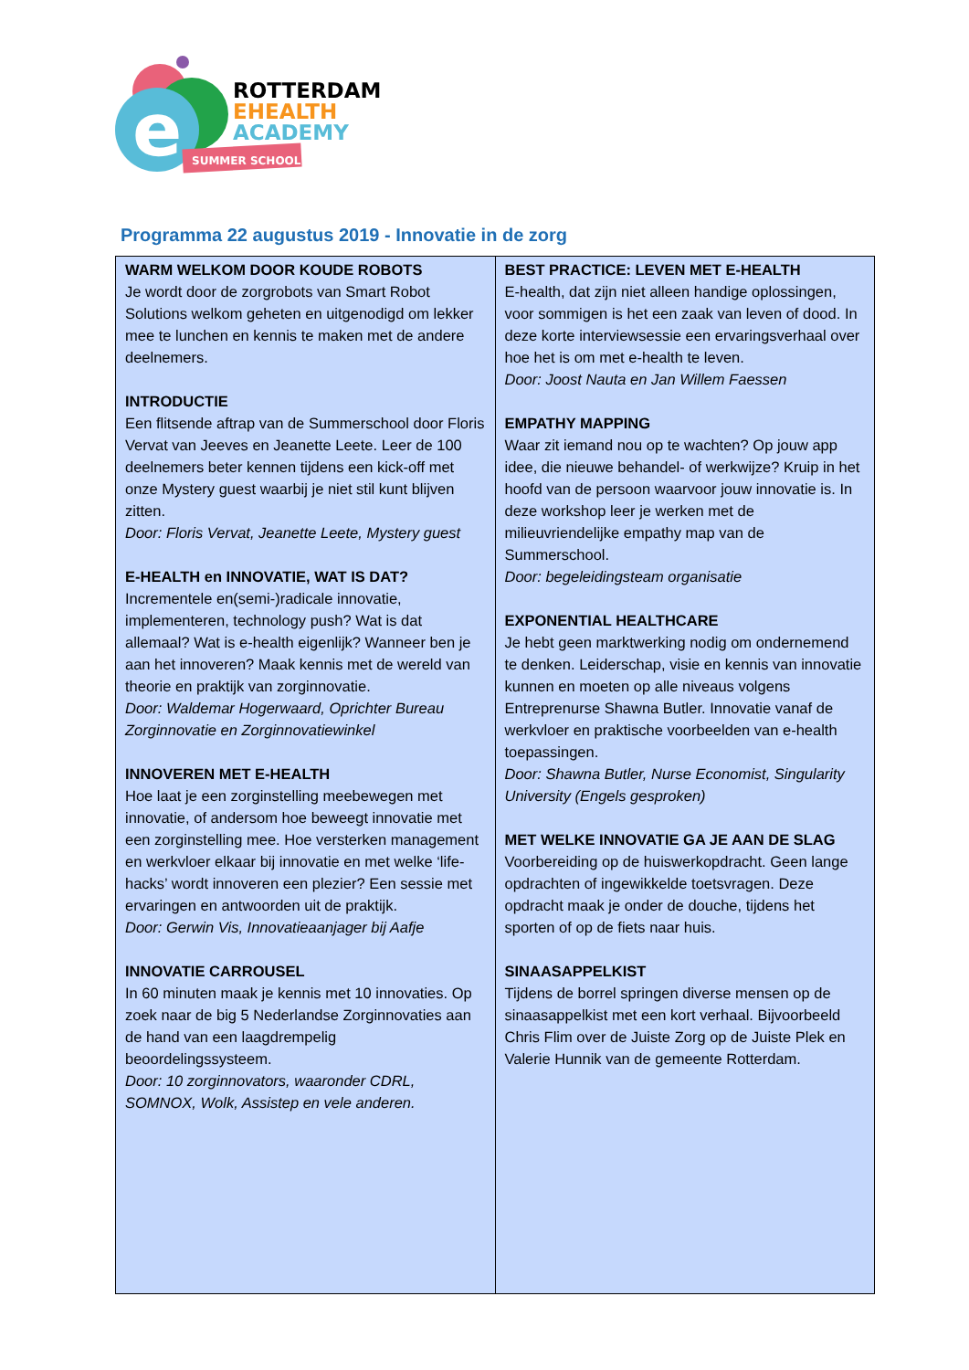e
SUMMER SCHOOL
ROTTERDAM
EHEALTH
ACADEMY
Programma 22 augustus 2019 - Innovatie in de zorg
| WARM WELKOM DOOR KOUDE ROBOTS Je wordt door de zorgrobots van Smart Robot Solutions welkom geheten en uitgenodigd om lekker mee te lunchen en kennis te maken met de andere deelnemers. INTRODUCTIE Een flitsende aftrap van de Summerschool door Floris Vervat van Jeeves en Jeanette Leete. Leer de 100 deelnemers beter kennen tijdens een kick-off met onze Mystery guest waarbij je niet stil kunt blijven zitten. Door: Floris Vervat, Jeanette Leete, Mystery guest E-HEALTH en INNOVATIE, WAT IS DAT? Incrementele en(semi-)radicale innovatie, implementeren, technology push? Wat is dat allemaal? Wat is e-health eigenlijk? Wanneer ben je aan het innoveren? Maak kennis met de wereld van theorie en praktijk van zorginnovatie. Door: Waldemar Hogerwaard, Oprichter Bureau Zorginnovatie en Zorginnovatiewinkel INNOVEREN MET E-HEALTH Hoe laat je een zorginstelling meebewegen met innovatie, of andersom hoe beweegt innovatie met een zorginstelling mee. Hoe versterken management en werkvloer elkaar bij innovatie en met welke ‘life-hacks’ wordt innoveren een plezier? Een sessie met ervaringen en antwoorden uit de praktijk. Door: Gerwin Vis, Innovatieaanjager bij Aafje INNOVATIE CARROUSEL In 60 minuten maak je kennis met 10 innovaties. Op zoek naar de big 5 Nederlandse Zorginnovaties aan de hand van een laagdrempelig beoordelingssysteem. Door: 10 zorginnovators, waaronder CDRL, SOMNOX, Wolk, Assistep en vele anderen. | BEST PRACTICE: LEVEN MET E-HEALTH E-health, dat zijn niet alleen handige oplossingen, voor sommigen is het een zaak van leven of dood. In deze korte interviewsessie een ervaringsverhaal over hoe het is om met e-health te leven. Door: Joost Nauta en Jan Willem Faessen EMPATHY MAPPING Waar zit iemand nou op te wachten? Op jouw app idee, die nieuwe behandel- of werkwijze? Kruip in het hoofd van de persoon waarvoor jouw innovatie is. In deze workshop leer je werken met de milieuvriendelijke empathy map van de Summerschool. Door: begeleidingsteam organisatie EXPONENTIAL HEALTHCARE Je hebt geen marktwerking nodig om ondernemend te denken. Leiderschap, visie en kennis van innovatie kunnen en moeten op alle niveaus volgens Entreprenurse Shawna Butler. Innovatie vanaf de werkvloer en praktische voorbeelden van e-health toepassingen. Door: Shawna Butler, Nurse Economist, Singularity University (Engels gesproken) MET WELKE INNOVATIE GA JE AAN DE SLAG Voorbereiding op de huiswerkopdracht. Geen lange opdrachten of ingewikkelde toetsvragen. Deze opdracht maak je onder de douche, tijdens het sporten of op de fiets naar huis. SINAASAPPELKIST Tijdens de borrel springen diverse mensen op de sinaasappelkist met een kort verhaal. Bijvoorbeeld Chris Flim over de Juiste Zorg op de Juiste Plek en Valerie Hunnik van de gemeente Rotterdam. |